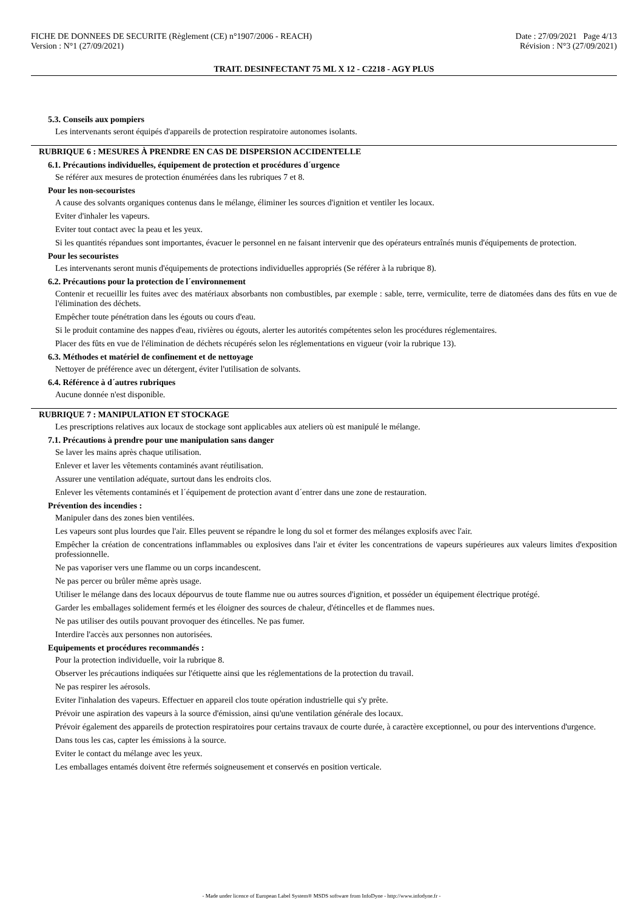FICHE DE DONNEES DE SECURITE (Règlement (CE) n°1907/2006 - REACH)
Version : N°1 (27/09/2021)
Date : 27/09/2021 Page 4/13
Révision : N°3 (27/09/2021)
TRAIT. DESINFECTANT 75 ML X 12 - C2218 - AGY PLUS
5.3. Conseils aux pompiers
Les intervenants seront équipés d'appareils de protection respiratoire autonomes isolants.
RUBRIQUE 6 : MESURES À PRENDRE EN CAS DE DISPERSION ACCIDENTELLE
6.1. Précautions individuelles, équipement de protection et procédures d´urgence
Se référer aux mesures de protection énumérées dans les rubriques 7 et 8.
Pour les non-secouristes
A cause des solvants organiques contenus dans le mélange, éliminer les sources d'ignition et ventiler les locaux.
Eviter d'inhaler les vapeurs.
Eviter tout contact avec la peau et les yeux.
Si les quantités répandues sont importantes, évacuer le personnel en ne faisant intervenir que des opérateurs entraînés munis d'équipements de protection.
Pour les secouristes
Les intervenants seront munis d'équipements de protections individuelles appropriés (Se référer à la rubrique 8).
6.2. Précautions pour la protection de l´environnement
Contenir et recueillir les fuites avec des matériaux absorbants non combustibles, par exemple : sable, terre, vermiculite, terre de diatomées dans des fûts en vue de l'élimination des déchets.
Empêcher toute pénétration dans les égouts ou cours d'eau.
Si le produit contamine des nappes d'eau, rivières ou égouts, alerter les autorités compétentes selon les procédures réglementaires.
Placer des fûts en vue de l'élimination de déchets récupérés selon les réglementations en vigueur (voir la rubrique 13).
6.3. Méthodes et matériel de confinement et de nettoyage
Nettoyer de préférence avec un détergent, éviter l'utilisation de solvants.
6.4. Référence à d´autres rubriques
Aucune donnée n'est disponible.
RUBRIQUE 7 : MANIPULATION ET STOCKAGE
Les prescriptions relatives aux locaux de stockage sont applicables aux ateliers où est manipulé le mélange.
7.1. Précautions à prendre pour une manipulation sans danger
Se laver les mains après chaque utilisation.
Enlever et laver les vêtements contaminés avant réutilisation.
Assurer une ventilation adéquate, surtout dans les endroits clos.
Enlever les vêtements contaminés et l´équipement de protection avant d´entrer dans une zone de restauration.
Prévention des incendies :
Manipuler dans des zones bien ventilées.
Les vapeurs sont plus lourdes que l'air. Elles peuvent se répandre le long du sol et former des mélanges explosifs avec l'air.
Empêcher la création de concentrations inflammables ou explosives dans l'air et éviter les concentrations de vapeurs supérieures aux valeurs limites d'exposition professionnelle.
Ne pas vaporiser vers une flamme ou un corps incandescent.
Ne pas percer ou brûler même après usage.
Utiliser le mélange dans des locaux dépourvus de toute flamme nue ou autres sources d'ignition, et posséder un équipement électrique protégé.
Garder les emballages solidement fermés et les éloigner des sources de chaleur, d'étincelles et de flammes nues.
Ne pas utiliser des outils pouvant provoquer des étincelles. Ne pas fumer.
Interdire l'accès aux personnes non autorisées.
Equipements et procédures recommandés :
Pour la protection individuelle, voir la rubrique 8.
Observer les précautions indiquées sur l'étiquette ainsi que les réglementations de la protection du travail.
Ne pas respirer les aérosols.
Eviter l'inhalation des vapeurs. Effectuer en appareil clos toute opération industrielle qui s'y prête.
Prévoir une aspiration des vapeurs à la source d'émission, ainsi qu'une ventilation générale des locaux.
Prévoir également des appareils de protection respiratoires pour certains travaux de courte durée, à caractère exceptionnel, ou pour des interventions d'urgence.
Dans tous les cas, capter les émissions à la source.
Eviter le contact du mélange avec les yeux.
Les emballages entamés doivent être refermés soigneusement et conservés en position verticale.
- Made under licence of European Label System® MSDS software from InfoDyne - http://www.infodyne.fr -